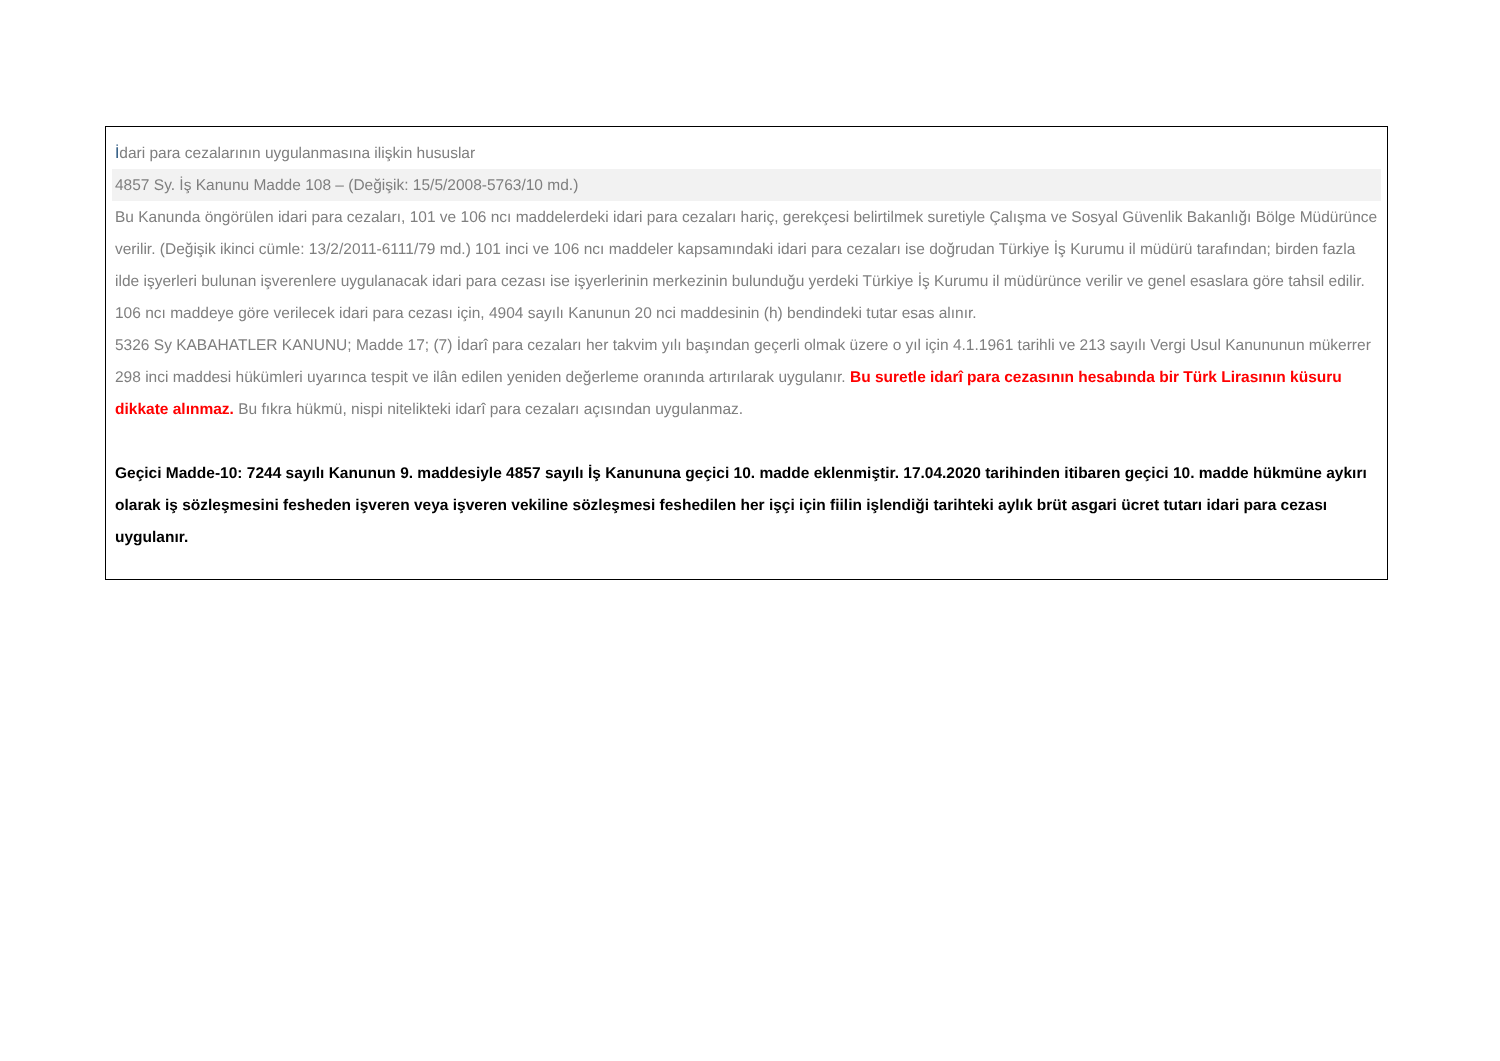İdari para cezalarının uygulanmasına ilişkin hususlar
4857 Sy. İş Kanunu Madde 108 – (Değişik: 15/5/2008-5763/10 md.)
Bu Kanunda öngörülen idari para cezaları, 101 ve 106 ncı maddelerdeki idari para cezaları hariç, gerekçesi belirtilmek suretiyle Çalışma ve Sosyal Güvenlik Bakanlığı Bölge Müdürünce verilir. (Değişik ikinci cümle: 13/2/2011-6111/79 md.) 101 inci ve 106 ncı maddeler kapsamındaki idari para cezaları ise doğrudan Türkiye İş Kurumu il müdürü tarafından; birden fazla ilde işyerleri bulunan işverenlere uygulanacak idari para cezası ise işyerlerinin merkezinin bulunduğu yerdeki Türkiye İş Kurumu il müdürünce verilir ve genel esaslara göre tahsil edilir. 106 ncı maddeye göre verilecek idari para cezası için, 4904 sayılı Kanunun 20 nci maddesinin (h) bendindeki tutar esas alınır.
5326 Sy KABAHATLER KANUNU; Madde 17; (7) İdarî para cezaları her takvim yılı başından geçerli olmak üzere o yıl için 4.1.1961 tarihli ve 213 sayılı Vergi Usul Kanununun mükerrer 298 inci maddesi hükümleri uyarınca tespit ve ilân edilen yeniden değerleme oranında artırılarak uygulanır. Bu suretle idarî para cezasının hesabında bir Türk Lirasının küsuru dikkate alınmaz. Bu fıkra hükmü, nispi nitelikteki idarî para cezaları açısından uygulanmaz.
Geçici Madde-10: 7244 sayılı Kanunun 9. maddesiyle 4857 sayılı İş Kanununa geçici 10. madde eklenmiştir. 17.04.2020 tarihinden itibaren geçici 10. madde hükmüne aykırı olarak iş sözleşmesini fesheden işveren veya işveren vekiline sözleşmesi feshedilen her işçi için fiilin işlendiği tarihteki aylık brüt asgari ücret tutarı idari para cezası uygulanır.